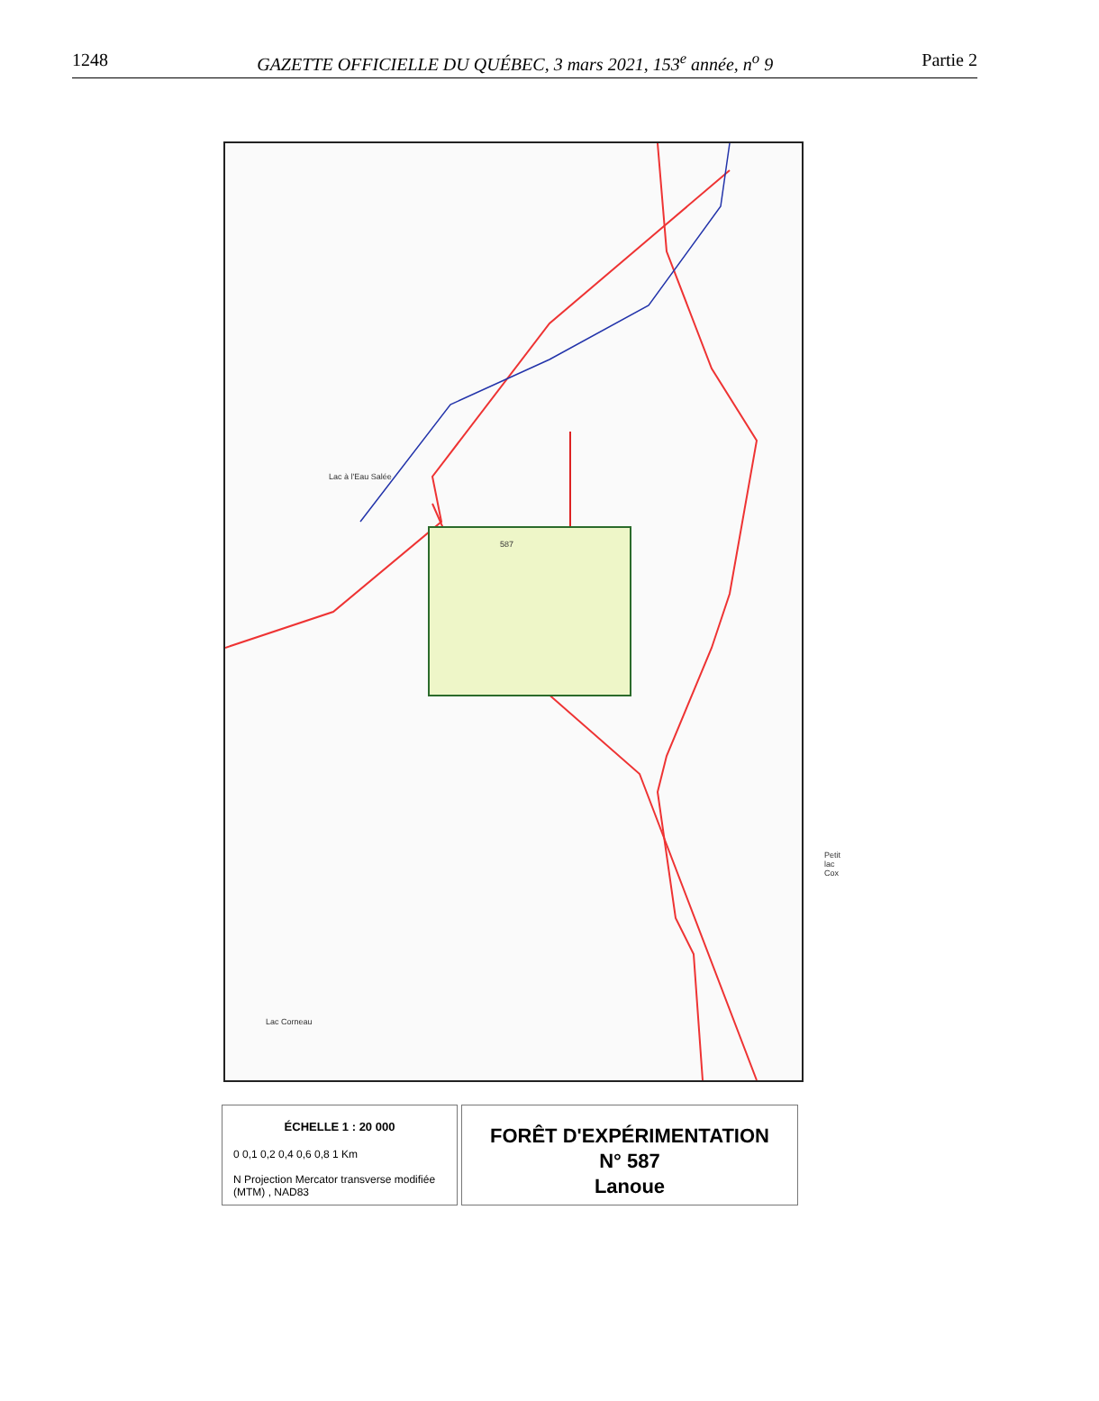1248 GAZETTE OFFICIELLE DU QUÉBEC, 3 mars 2021, 153<sup>e</sup> année, n<sup>o</sup> 9 Partie 2
Lac à l'Eau Salée
587
Petit lac Cox
Lac Corneau
ÉCHELLE 1 : 20 000
0 0,1 0,2 0,4 0,6 0,8 1 Km
N Projection Mercator transverse modifiée (MTM) , NAD83
FORÊT D'EXPÉRIMENTATION
N° 587
Lanoue